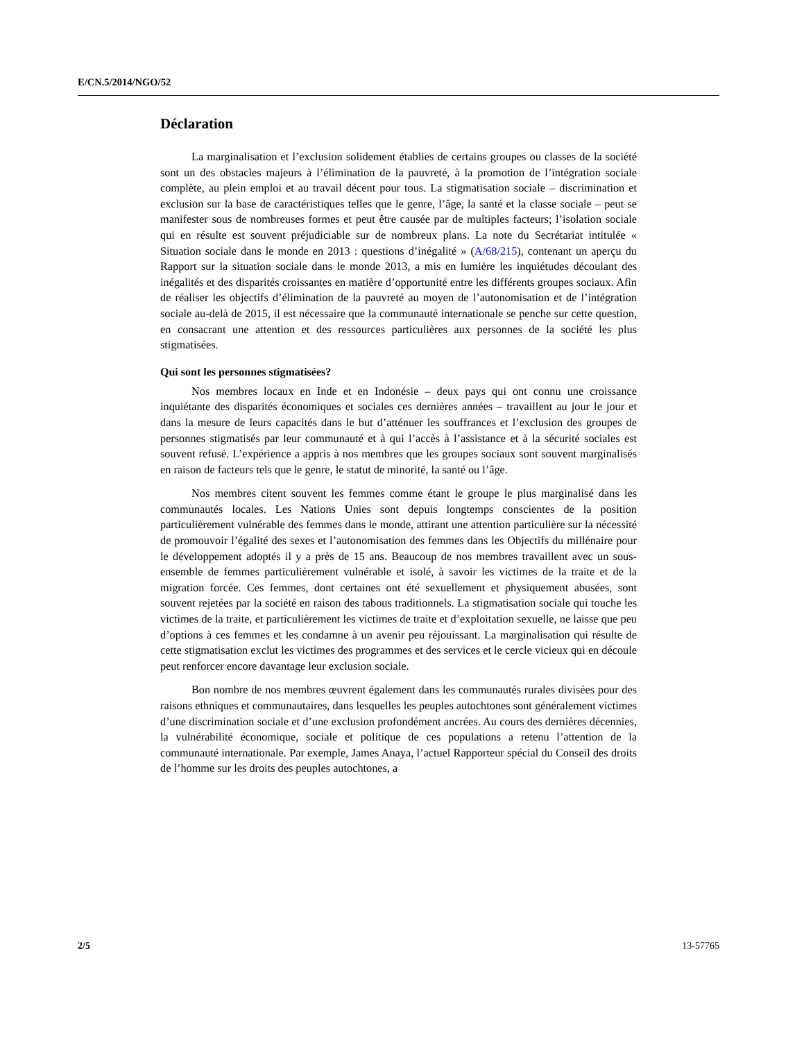E/CN.5/2014/NGO/52
Déclaration
La marginalisation et l’exclusion solidement établies de certains groupes ou classes de la société sont un des obstacles majeurs à l’élimination de la pauvreté, à la promotion de l’intégration sociale complète, au plein emploi et au travail décent pour tous. La stigmatisation sociale – discrimination et exclusion sur la base de caractéristiques telles que le genre, l’âge, la santé et la classe sociale – peut se manifester sous de nombreuses formes et peut être causée par de multiples facteurs; l’isolation sociale qui en résulte est souvent préjudiciable sur de nombreux plans. La note du Secrétariat intitulée « Situation sociale dans le monde en 2013 : questions d’inégalité » (A/68/215), contenant un aperçu du Rapport sur la situation sociale dans le monde 2013, a mis en lumière les inquiétudes découlant des inégalités et des disparités croissantes en matière d’opportunité entre les différents groupes sociaux. Afin de réaliser les objectifs d’élimination de la pauvreté au moyen de l’autonomisation et de l’intégration sociale au-delà de 2015, il est nécessaire que la communauté internationale se penche sur cette question, en consacrant une attention et des ressources particulières aux personnes de la société les plus stigmatisées.
Qui sont les personnes stigmatisées?
Nos membres locaux en Inde et en Indonésie – deux pays qui ont connu une croissance inquiétante des disparités économiques et sociales ces dernières années – travaillent au jour le jour et dans la mesure de leurs capacités dans le but d’atténuer les souffrances et l’exclusion des groupes de personnes stigmatisés par leur communauté et à qui l’accès à l’assistance et à la sécurité sociales est souvent refusé. L’expérience a appris à nos membres que les groupes sociaux sont souvent marginalisés en raison de facteurs tels que le genre, le statut de minorité, la santé ou l’âge.
Nos membres citent souvent les femmes comme étant le groupe le plus marginalisé dans les communautés locales. Les Nations Unies sont depuis longtemps conscientes de la position particulièrement vulnérable des femmes dans le monde, attirant une attention particulière sur la nécessité de promouvoir l’égalité des sexes et l’autonomisation des femmes dans les Objectifs du millénaire pour le développement adoptés il y a près de 15 ans. Beaucoup de nos membres travaillent avec un sous-ensemble de femmes particulièrement vulnérable et isolé, à savoir les victimes de la traite et de la migration forcée. Ces femmes, dont certaines ont été sexuellement et physiquement abusées, sont souvent rejetées par la société en raison des tabous traditionnels. La stigmatisation sociale qui touche les victimes de la traite, et particulièrement les victimes de traite et d’exploitation sexuelle, ne laisse que peu d’options à ces femmes et les condamne à un avenir peu réjouissant. La marginalisation qui résulte de cette stigmatisation exclut les victimes des programmes et des services et le cercle vicieux qui en découle peut renforcer encore davantage leur exclusion sociale.
Bon nombre de nos membres œuvrent également dans les communautés rurales divisées pour des raisons ethniques et communautaires, dans lesquelles les peuples autochtones sont généralement victimes d’une discrimination sociale et d’une exclusion profondément ancrées. Au cours des dernières décennies, la vulnérabilité économique, sociale et politique de ces populations a retenu l’attention de la communauté internationale. Par exemple, James Anaya, l’actuel Rapporteur spécial du Conseil des droits de l’homme sur les droits des peuples autochtones, a
2/5 13-57765